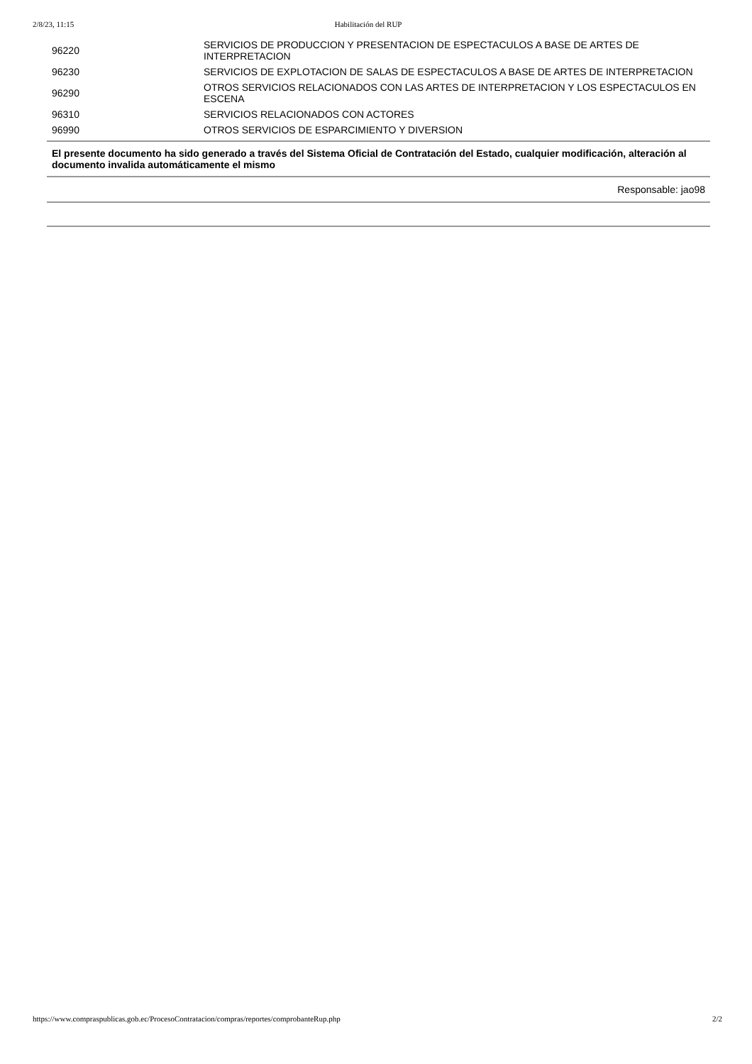2/8/23, 11:15 Habilitación del RUP
| 96220 | SERVICIOS DE PRODUCCION Y PRESENTACION DE ESPECTACULOS A BASE DE ARTES DE INTERPRETACION |
| 96230 | SERVICIOS DE EXPLOTACION DE SALAS DE ESPECTACULOS A BASE DE ARTES DE INTERPRETACION |
| 96290 | OTROS SERVICIOS RELACIONADOS CON LAS ARTES DE INTERPRETACION Y LOS ESPECTACULOS EN ESCENA |
| 96310 | SERVICIOS RELACIONADOS CON ACTORES |
| 96990 | OTROS SERVICIOS DE ESPARCIMIENTO Y DIVERSION |
El presente documento ha sido generado a través del Sistema Oficial de Contratación del Estado, cualquier modificación, alteración al documento invalida automáticamente el mismo
Responsable: jao98
https://www.compraspublicas.gob.ec/ProcesoContratacion/compras/reportes/comprobanteRup.php 2/2